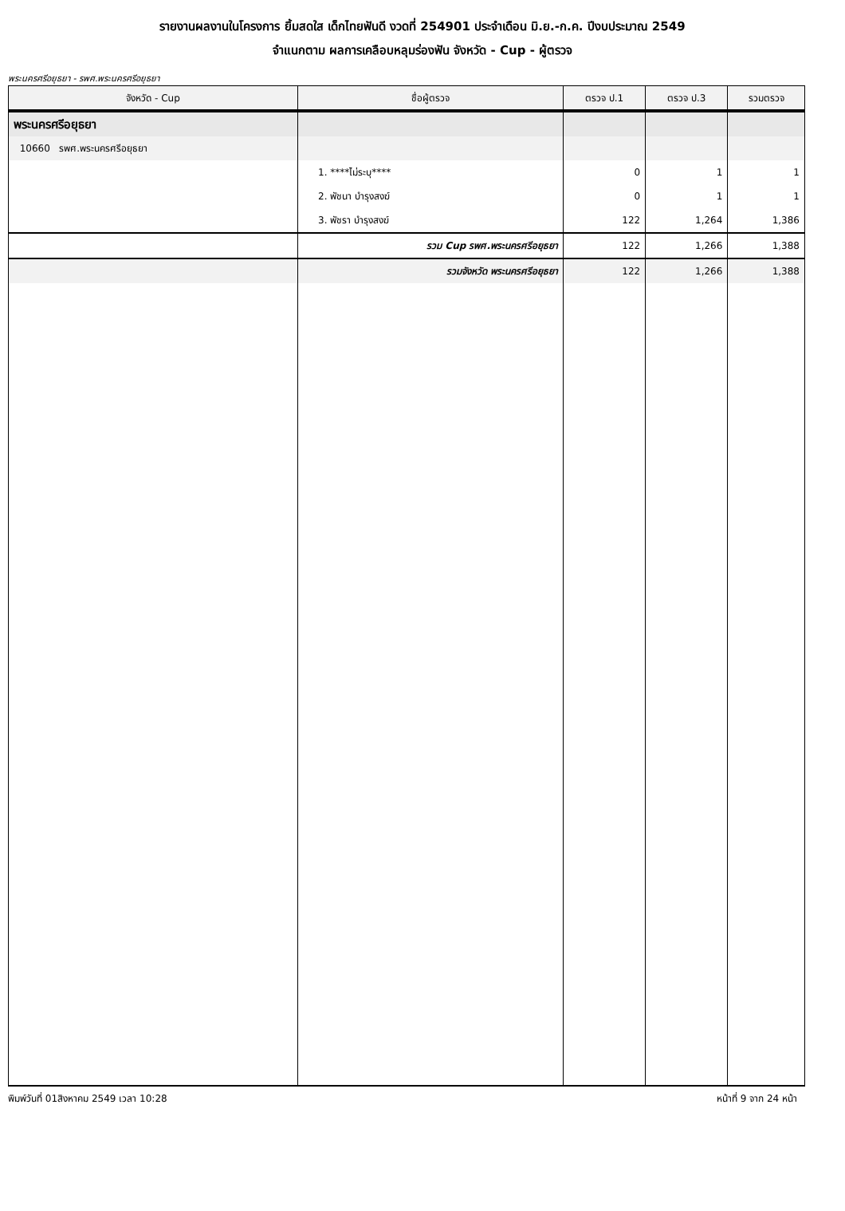รายงานผลงานในโครงการ ยิ้มสดใส เด็กไทยฟันดี งวดที่ 254901 ประจำเดือน มิ.ย.-ก.ค. ปีงบประมาณ 2549
จำแนกตาม ผลการเคลือบหลุมร่องฟัน จังหวัด - Cup - ผู้ตรวจ
พระนครศรีอยุธยา - รพศ.พระนครศรีอยุธยา
| จังหวัด - Cup | ชื่อผู้ตรวจ | ตรวจ ป.1 | ตรวจ ป.3 | รวมตรวจ |
| --- | --- | --- | --- | --- |
| พระนครศรีอยุธยา | | | | |
| 10660 รพศ.พระนครศรีอยุธยา | | | | |
| | 1. ****ไม่ระบุ**** | 0 | 1 | 1 |
| | 2. พัชนา บำรุงสงฆ์ | 0 | 1 | 1 |
| | 3. พัชรา บำรุงสงฆ์ | 122 | 1,264 | 1,386 |
| | รวม Cup รพศ.พระนครศรีอยุธยา | 122 | 1,266 | 1,388 |
| | รวมจังหวัด พระนครศรีอยุธยา | 122 | 1,266 | 1,388 |
พิมพ์วันที่ 01สิงหาคม 2549 เวลา 10:28 หน้าที่ 9 จาก 24 หน้า